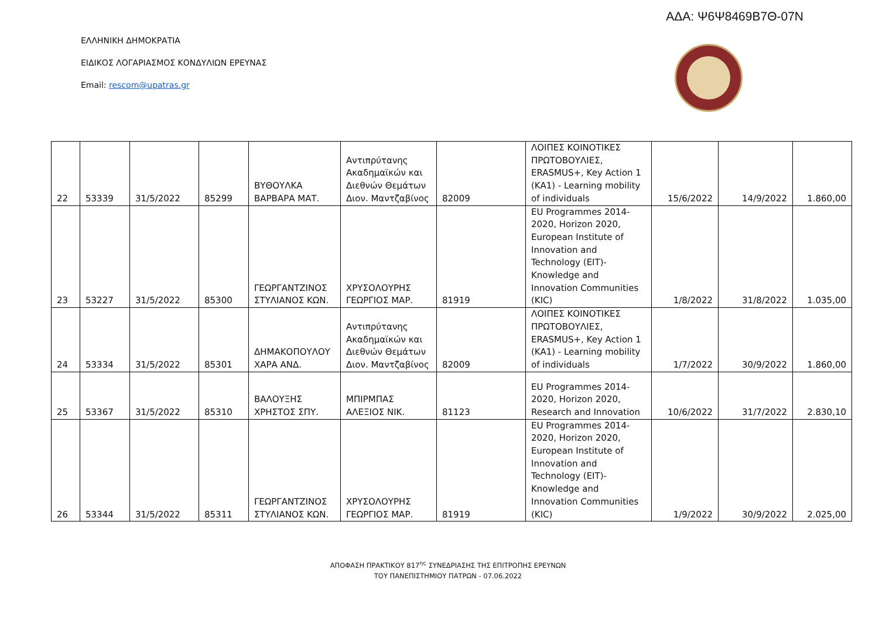ΑΔΑ: Ψ6Ψ8469Β7Θ-07Ν
ΕΛΛΗΝΙΚΗ ΔΗΜΟΚΡΑΤΙΑ
ΕΙΔΙΚΟΣ ΛΟΓΑΡΙΑΣΜΟΣ ΚΟΝΔΥΛΙΩΝ ΕΡΕΥΝΑΣ
Email: rescom@upatras.gr
| 22 | 53339 | 31/5/2022 | 85299 | ΒΥΘΟΥΛΚΑ ΒΑΡΒΑΡΑ ΜΑΤ. | Αντιπρύτανης Ακαδημαϊκών και Διεθνών Θεμάτων Διον. Μαντζαβίνος | 82009 | ΛΟΙΠΕΣ ΚΟΙΝΟΤΙΚΕΣ ΠΡΩΤΟΒΟΥΛΙΕΣ, ERASMUS+, Key Action 1 (KA1) - Learning mobility of individuals | 15/6/2022 | 14/9/2022 | 1.860,00 |
| 23 | 53227 | 31/5/2022 | 85300 | ΓΕΩΡΓΑΝΤΖΙΝΟΣ ΣΤΥΛΙΑΝΟΣ ΚΩΝ. | ΧΡΥΣΟΛΟΥΡΗΣ ΓΕΩΡΓΙΟΣ ΜΑΡ. | 81919 | EU Programmes 2014-2020, Horizon 2020, European Institute of Innovation and Technology (EIT)- Knowledge and Innovation Communities (KIC) | 1/8/2022 | 31/8/2022 | 1.035,00 |
| 24 | 53334 | 31/5/2022 | 85301 | ΔΗΜΑΚΟΠΟΥΛΟΥ ΧΑΡΑ ΑΝΔ. | Αντιπρύτανης Ακαδημαϊκών και Διεθνών Θεμάτων Διον. Μαντζαβίνος | 82009 | ΛΟΙΠΕΣ ΚΟΙΝΟΤΙΚΕΣ ΠΡΩΤΟΒΟΥΛΙΕΣ, ERASMUS+, Key Action 1 (KA1) - Learning mobility of individuals | 1/7/2022 | 30/9/2022 | 1.860,00 |
| 25 | 53367 | 31/5/2022 | 85310 | ΒΑΛΟΥΞΗΣ ΧΡΗΣΤΟΣ ΣΠΥ. | ΜΠΙΡΜΠΑΣ ΑΛΕΞΙΟΣ ΝΙΚ. | 81123 | EU Programmes 2014-2020, Horizon 2020, Research and Innovation | 10/6/2022 | 31/7/2022 | 2.830,10 |
| 26 | 53344 | 31/5/2022 | 85311 | ΓΕΩΡΓΑΝΤΖΙΝΟΣ ΣΤΥΛΙΑΝΟΣ ΚΩΝ. | ΧΡΥΣΟΛΟΥΡΗΣ ΓΕΩΡΓΙΟΣ ΜΑΡ. | 81919 | EU Programmes 2014-2020, Horizon 2020, European Institute of Innovation and Technology (EIT)- Knowledge and Innovation Communities (KIC) | 1/9/2022 | 30/9/2022 | 2.025,00 |
ΑΠΟΦΑΣΗ ΠΡΑΚΤΙΚΟΥ 817<sup>ης</sup> ΣΥΝΕΔΡΙΑΣΗΣ ΤΗΣ ΕΠΙΤΡΟΠΗΣ ΕΡΕΥΝΩΝ
ΤΟΥ ΠΑΝΕΠΙΣΤΗΜΙΟΥ ΠΑΤΡΩΝ - 07.06.2022